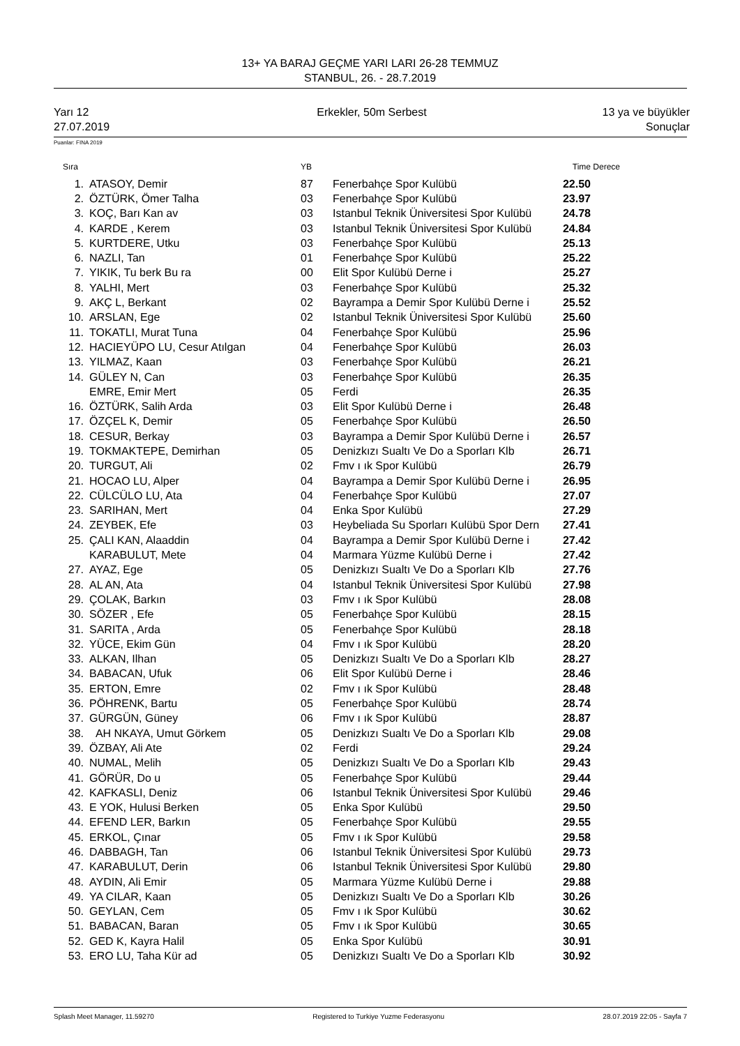13+ YA BARAJ GEÇME YARI LARI 26-28 TEMMUZ
STANBUL, 26. - 28.7.2019
Yarı 12
27.07.2019
Erkekler, 50m Serbest 13 ya ve büyükler
Sonuçlar
Puanlar: FINA 2019
| Sıra | | YB | | Time | Derece |
| --- | --- | --- | --- | --- | --- |
| 1. | ATASOY, Demir | 87 | Fenerbahçe Spor Kulübü | 22.50 | |
| 2. | ÖZTÜRK, Ömer Talha | 03 | Fenerbahçe Spor Kulübü | 23.97 | |
| 3. | KOÇ, Barı Kan av | 03 | Istanbul Teknik Üniversitesi Spor Kulübü | 24.78 | |
| 4. | KARDE , Kerem | 03 | Istanbul Teknik Üniversitesi Spor Kulübü | 24.84 | |
| 5. | KURTDERE, Utku | 03 | Fenerbahçe Spor Kulübü | 25.13 | |
| 6. | NAZLI, Tan | 01 | Fenerbahçe Spor Kulübü | 25.22 | |
| 7. | YIKIK, Tu berk Bu ra | 00 | Elit Spor Kulübü Derne i | 25.27 | |
| 8. | YALHI, Mert | 03 | Fenerbahçe Spor Kulübü | 25.32 | |
| 9. | AKÇ L, Berkant | 02 | Bayrampa a Demir Spor Kulübü Derne i | 25.52 | |
| 10. | ARSLAN, Ege | 02 | Istanbul Teknik Üniversitesi Spor Kulübü | 25.60 | |
| 11. | TOKATLI, Murat Tuna | 04 | Fenerbahçe Spor Kulübü | 25.96 | |
| 12. | HACIEYÜPO LU, Cesur Atılgan | 04 | Fenerbahçe Spor Kulübü | 26.03 | |
| 13. | YILMAZ, Kaan | 03 | Fenerbahçe Spor Kulübü | 26.21 | |
| 14. | GÜLEY N, Can | 03 | Fenerbahçe Spor Kulübü | 26.35 | |
| | EMRE, Emir Mert | 05 | Ferdi | 26.35 | |
| 16. | ÖZTÜRK, Salih Arda | 03 | Elit Spor Kulübü Derne i | 26.48 | |
| 17. | ÖZÇEL K, Demir | 05 | Fenerbahçe Spor Kulübü | 26.50 | |
| 18. | CESUR, Berkay | 03 | Bayrampa a Demir Spor Kulübü Derne i | 26.57 | |
| 19. | TOKMAKTEPE, Demirhan | 05 | Denizkızı Sualtı Ve Do a Sporları Klb | 26.71 | |
| 20. | TURGUT, Ali | 02 | Fmv ı ık Spor Kulübü | 26.79 | |
| 21. | HOCAO LU, Alper | 04 | Bayrampa a Demir Spor Kulübü Derne i | 26.95 | |
| 22. | CÜLCÜLO LU, Ata | 04 | Fenerbahçe Spor Kulübü | 27.07 | |
| 23. | SARIHAN, Mert | 04 | Enka Spor Kulübü | 27.29 | |
| 24. | ZEYBEK, Efe | 03 | Heybeliada Su Sporları Kulübü Spor Dern | 27.41 | |
| 25. | ÇALI KAN, Alaaddin | 04 | Bayrampa a Demir Spor Kulübü Derne i | 27.42 | |
| | KARABULUT, Mete | 04 | Marmara Yüzme Kulübü Derne i | 27.42 | |
| 27. | AYAZ, Ege | 05 | Denizkızı Sualtı Ve Do a Sporları Klb | 27.76 | |
| 28. | AL AN, Ata | 04 | Istanbul Teknik Üniversitesi Spor Kulübü | 27.98 | |
| 29. | ÇOLAK, Barkın | 03 | Fmv ı ık Spor Kulübü | 28.08 | |
| 30. | SÖZER , Efe | 05 | Fenerbahçe Spor Kulübü | 28.15 | |
| 31. | SARITA , Arda | 05 | Fenerbahçe Spor Kulübü | 28.18 | |
| 32. | YÜCE, Ekim Gün | 04 | Fmv ı ık Spor Kulübü | 28.20 | |
| 33. | ALKAN, Ilhan | 05 | Denizkızı Sualtı Ve Do a Sporları Klb | 28.27 | |
| 34. | BABACAN, Ufuk | 06 | Elit Spor Kulübü Derne i | 28.46 | |
| 35. | ERTON, Emre | 02 | Fmv ı ık Spor Kulübü | 28.48 | |
| 36. | PÖHRENK, Bartu | 05 | Fenerbahçe Spor Kulübü | 28.74 | |
| 37. | GÜRGÜN, Güney | 06 | Fmv ı ık Spor Kulübü | 28.87 | |
| 38. | AH NKAYA, Umut Görkem | 05 | Denizkızı Sualtı Ve Do a Sporları Klb | 29.08 | |
| 39. | ÖZBAY, Ali Ate | 02 | Ferdi | 29.24 | |
| 40. | NUMAL, Melih | 05 | Denizkızı Sualtı Ve Do a Sporları Klb | 29.43 | |
| 41. | GÖRÜR, Do u | 05 | Fenerbahçe Spor Kulübü | 29.44 | |
| 42. | KAFKASLI, Deniz | 06 | Istanbul Teknik Üniversitesi Spor Kulübü | 29.46 | |
| 43. | E YOK, Hulusi Berken | 05 | Enka Spor Kulübü | 29.50 | |
| 44. | EFEND LER, Barkın | 05 | Fenerbahçe Spor Kulübü | 29.55 | |
| 45. | ERKOL, Çınar | 05 | Fmv ı ık Spor Kulübü | 29.58 | |
| 46. | DABBAGH, Tan | 06 | Istanbul Teknik Üniversitesi Spor Kulübü | 29.73 | |
| 47. | KARABULUT, Derin | 06 | Istanbul Teknik Üniversitesi Spor Kulübü | 29.80 | |
| 48. | AYDIN, Ali Emir | 05 | Marmara Yüzme Kulübü Derne i | 29.88 | |
| 49. | YA CILAR, Kaan | 05 | Denizkızı Sualtı Ve Do a Sporları Klb | 30.26 | |
| 50. | GEYLAN, Cem | 05 | Fmv ı ık Spor Kulübü | 30.62 | |
| 51. | BABACAN, Baran | 05 | Fmv ı ık Spor Kulübü | 30.65 | |
| 52. | GED K, Kayra Halil | 05 | Enka Spor Kulübü | 30.91 | |
| 53. | ERO LU, Taha Kür ad | 05 | Denizkızı Sualtı Ve Do a Sporları Klb | 30.92 | |
Splash Meet Manager, 11.59270 Registered to Turkiye Yuzme Federasyonu 28.07.2019 22:05 - Sayfa 7